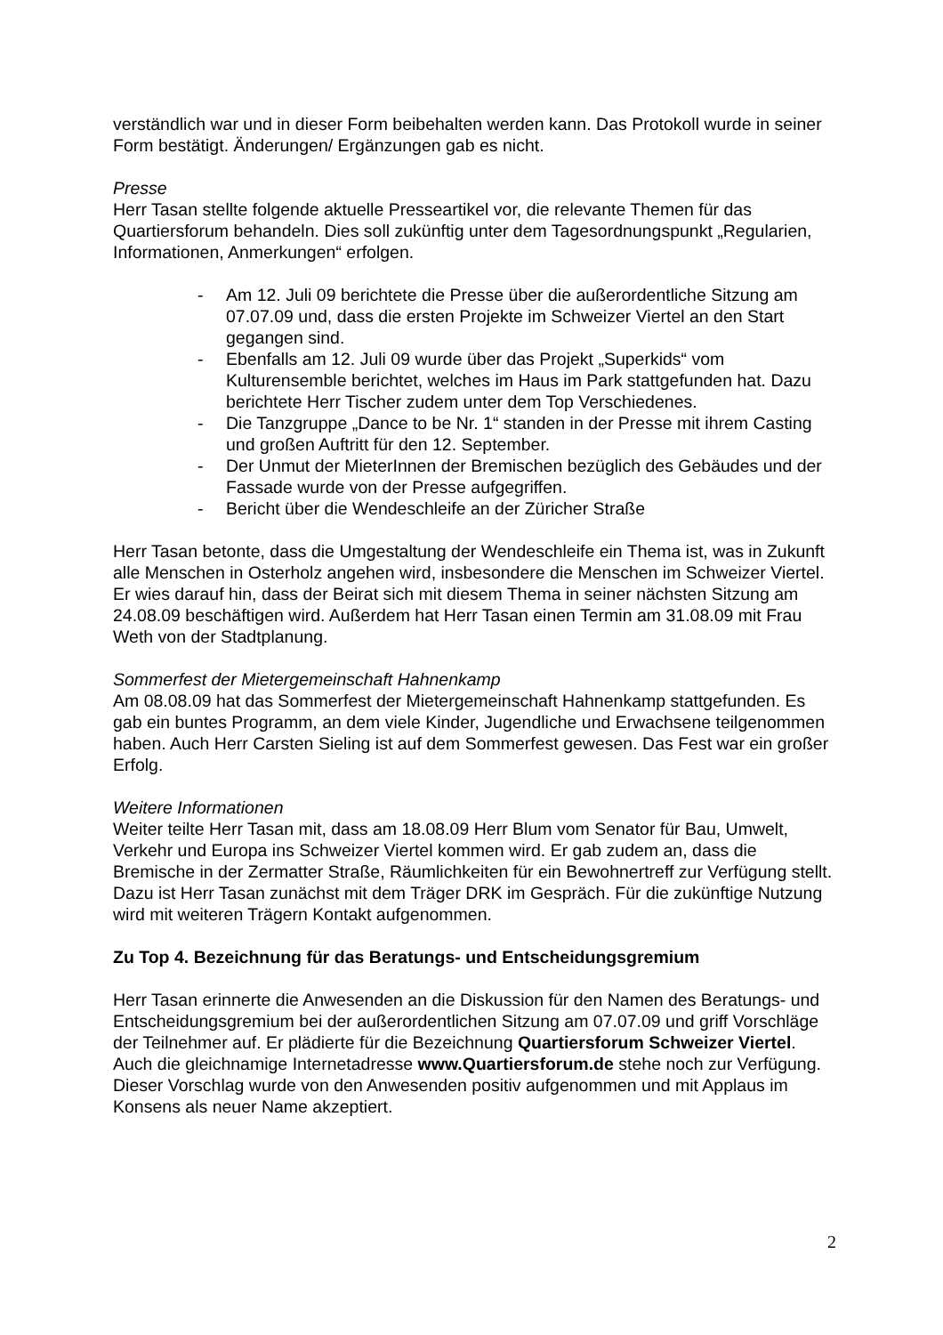verständlich war und in dieser Form beibehalten werden kann. Das Protokoll wurde in seiner Form bestätigt. Änderungen/ Ergänzungen gab es nicht.
Presse
Herr Tasan stellte folgende aktuelle Presseartikel vor, die relevante Themen für das Quartiersforum behandeln. Dies soll zukünftig unter dem Tagesordnungspunkt „Regularien, Informationen, Anmerkungen“ erfolgen.
- Am 12. Juli 09 berichtete die Presse über die außerordentliche Sitzung am 07.07.09 und, dass die ersten Projekte im Schweizer Viertel an den Start gegangen sind.
- Ebenfalls am 12. Juli 09 wurde über das Projekt „Superkids“ vom Kulturensemble berichtet, welches im Haus im Park stattgefunden hat. Dazu berichtete Herr Tischer zudem unter dem Top Verschiedenes.
- Die Tanzgruppe „Dance to be Nr. 1“ standen in der Presse mit ihrem Casting und großen Auftritt für den 12. September.
- Der Unmut der MieterInnen der Bremischen bezüglich des Gebäudes und der Fassade wurde von der Presse aufgegriffen.
- Bericht über die Wendeschleife an der Züricher Straße
Herr Tasan betonte, dass die Umgestaltung der Wendeschleife ein Thema ist, was in Zukunft alle Menschen in Osterholz angehen wird, insbesondere die Menschen im Schweizer Viertel. Er wies darauf hin, dass der Beirat sich mit diesem Thema in seiner nächsten Sitzung am 24.08.09 beschäftigen wird. Außerdem hat Herr Tasan einen Termin am 31.08.09 mit Frau Weth von der Stadtplanung.
Sommerfest der Mietergemeinschaft Hahnenkamp
Am 08.08.09 hat das Sommerfest der Mietergemeinschaft Hahnenkamp stattgefunden. Es gab ein buntes Programm, an dem viele Kinder, Jugendliche und Erwachsene teilgenommen haben. Auch Herr Carsten Sieling ist auf dem Sommerfest gewesen. Das Fest war ein großer Erfolg.
Weitere Informationen
Weiter teilte Herr Tasan mit, dass am 18.08.09 Herr Blum vom Senator für Bau, Umwelt, Verkehr und Europa ins Schweizer Viertel kommen wird. Er gab zudem an, dass die Bremische in der Zermatter Straße, Räumlichkeiten für ein Bewohnertreff zur Verfügung stellt. Dazu ist Herr Tasan zunächst mit dem Träger DRK im Gespräch. Für die zukünftige Nutzung wird mit weiteren Trägern Kontakt aufgenommen.
Zu Top 4. Bezeichnung für das Beratungs- und Entscheidungsgremium
Herr Tasan erinnerte die Anwesenden an die Diskussion für den Namen des Beratungs- und Entscheidungsgremium bei der außerordentlichen Sitzung am 07.07.09 und griff Vorschläge der Teilnehmer auf. Er plädierte für die Bezeichnung Quartiersforum Schweizer Viertel. Auch die gleichnamige Internetadresse www.Quartiersforum.de stehe noch zur Verfügung. Dieser Vorschlag wurde von den Anwesenden positiv aufgenommen und mit Applaus im Konsens als neuer Name akzeptiert.
2